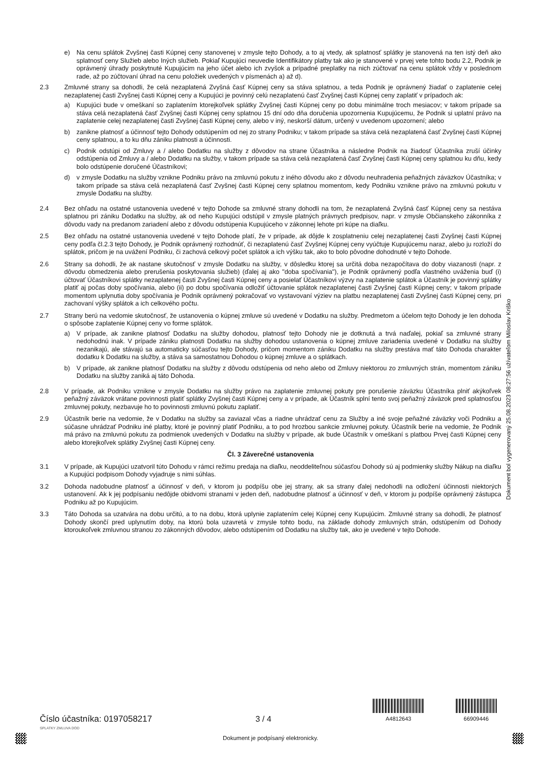e) Na cenu splátok Zvyšnej časti Kúpnej ceny stanovenej v zmysle tejto Dohody, a to aj vtedy, ak splatnosť splátky je stanovená na ten istý deň ako splatnosť ceny Služieb alebo Iných služieb. Pokiaľ Kupujúci neuvedie Identifikátory platby tak ako je stanovené v prvej vete tohto bodu 2.2, Podnik je oprávnený úhrady poskytnuté Kupujúcim na jeho účet alebo ich zvyšok a prípadné preplatky na nich zúčtovať na cenu splátok vždy v poslednom rade, až po zúčtovaní úhrad na cenu položiek uvedených v písmenách a) až d).
2.3 Zmluvné strany sa dohodli, že celá nezaplatená Zvyšná časť Kúpnej ceny sa stáva splatnou, a teda Podnik je oprávnený žiadať o zaplatenie celej nezaplatenej časti Zvyšnej časti Kúpnej ceny a Kupujúci je povinný celú nezaplatenú časť Zvyšnej časti Kúpnej ceny zaplatiť v prípadoch ak:
a) Kupujúci bude v omeškaní so zaplatením ktorejkoľvek splátky Zvyšnej časti Kúpnej ceny po dobu minimálne troch mesiacov; v takom prípade sa stáva celá nezaplatená časť Zvyšnej časti Kúpnej ceny splatnou 15 dní odo dňa doručenia upozornenia Kupujúcemu, že Podnik si uplatní právo na zaplatenie celej nezaplatenej časti Zvyšnej časti Kúpnej ceny, alebo v iný, neskorší dátum, určený v uvedenom upozornení; alebo
b) zanikne platnosť a účinnosť tejto Dohody odstúpením od nej zo strany Podniku; v takom prípade sa stáva celá nezaplatená časť Zvyšnej časti Kúpnej ceny splatnou, a to ku dňu zániku platnosti a účinnosti.
c) Podnik odstúpi od Zmluvy a / alebo Dodatku na služby z dôvodov na strane Účastníka a následne Podnik na žiadosť Účastníka zruší účinky odstúpenia od Zmluvy a / alebo Dodatku na služby, v takom prípade sa stáva celá nezaplatená časť Zvyšnej časti Kúpnej ceny splatnou ku dňu, kedy bolo odstúpenie doručené Účastníkovi;
d) v zmysle Dodatku na služby vznikne Podniku právo na zmluvnú pokutu z iného dôvodu ako z dôvodu neuhradenia peňažných záväzkov Účastníka; v takom prípade sa stáva celá nezaplatená časť Zvyšnej časti Kúpnej ceny splatnou momentom, kedy Podniku vznikne právo na zmluvnú pokutu v zmysle Dodatku na služby.
2.4 Bez ohľadu na ostatné ustanovenia uvedené v tejto Dohode sa zmluvné strany dohodli na tom, že nezaplatená Zvyšná časť Kúpnej ceny sa nestáva splatnou pri zániku Dodatku na služby, ak od neho Kupujúci odstúpil v zmysle platných právnych predpisov, napr. v zmysle Občianskeho zákonníka z dôvodu vady na predanom zariadení alebo z dôvodu odstúpenia Kupujúceho v zákonnej lehote pri kúpe na diaľku.
2.5 Bez ohľadu na ostatné ustanovenia uvedené v tejto Dohode platí, že v prípade, ak dôjde k zosplatneniu celej nezaplatenej časti Zvyšnej časti Kúpnej ceny podľa čl.2.3 tejto Dohody, je Podnik oprávnený rozhodnúť, či nezaplatenú časť Zvyšnej Kúpnej ceny vyúčtuje Kupujúcemu naraz, alebo ju rozloží do splátok, pričom je na uvážení Podniku, či zachová celkový počet splátok a ich výšku tak, ako to bolo pôvodne dohodnuté v tejto Dohode.
2.6 Strany sa dohodli, že ak nastane skutočnosť v zmysle Dodatku na služby, v dôsledku ktorej sa určitá doba nezapočítava do doby viazanosti (napr. z dôvodu obmedzenia alebo prerušenia poskytovania služieb) (ďalej aj ako "doba spočívania"), je Podnik oprávnený podľa vlastného uváženia buď (i) účtovať Účastníkovi splátky nezaplatenej časti Zvyšnej časti Kúpnej ceny a posielať Účastníkovi výzvy na zaplatenie splátok a Účastník je povinný splátky platiť aj počas doby spočívania, alebo (ii) po dobu spočívania odložiť účtovanie splátok nezaplatenej časti Zvyšnej časti Kúpnej ceny; v takom prípade momentom uplynutia doby spočívania je Podnik oprávnený pokračovať vo vystavovaní výziev na platbu nezaplatenej časti Zvyšnej časti Kúpnej ceny, pri zachovaní výšky splátok a ich celkového počtu.
2.7 Strany berú na vedomie skutočnosť, že ustanovenia o kúpnej zmluve sú uvedené v Dodatku na služby. Predmetom a účelom tejto Dohody je len dohoda o spôsobe zaplatenie Kúpnej ceny vo forme splátok.
a) V prípade, ak zanikne platnosť Dodatku na služby dohodou, platnosť tejto Dohody nie je dotknutá a trvá naďalej, pokiaľ sa zmluvné strany nedohodnú inak. V prípade zániku platnosti Dodatku na služby dohodou ustanovenia o kúpnej zmluve zariadenia uvedené v Dodatku na služby nezanikajú, ale stávajú sa automaticky súčasťou tejto Dohody, pričom momentom zániku Dodatku na služby prestáva mať táto Dohoda charakter dodatku k Dodatku na služby, a stáva sa samostatnou Dohodou o kúpnej zmluve a o splátkach.
b) V prípade, ak zanikne platnosť Dodatku na služby z dôvodu odstúpenia od neho alebo od Zmluvy niektorou zo zmluvných strán, momentom zániku Dodatku na služby zaniká aj táto Dohoda.
2.8 V prípade, ak Podniku vznikne v zmysle Dodatku na služby právo na zaplatenie zmluvnej pokuty pre porušenie záväzku Účastníka plniť akýkoľvek peňažný záväzok vrátane povinnosti platiť splátky Zvyšnej časti Kúpnej ceny a v prípade, ak Účastník splní tento svoj peňažný záväzok pred splatnosťou zmluvnej pokuty, nezbavuje ho to povinnosti zmluvnú pokutu zaplatiť.
2.9 Účastník berie na vedomie, že v Dodatku na služby sa zaviazal včas a riadne uhrádzať cenu za Služby a iné svoje peňažné záväzky voči Podniku a súčasne uhrádzať Podniku iné platby, ktoré je povinný platiť Podniku, a to pod hrozbou sankcie zmluvnej pokuty. Účastník berie na vedomie, že Podnik má právo na zmluvnú pokutu za podmienok uvedených v Dodatku na služby v prípade, ak bude Účastník v omeškaní s platbou Prvej časti Kúpnej ceny alebo ktorejkoľvek splátky Zvyšnej časti Kúpnej ceny.
Čl. 3 Záverečné ustanovenia
3.1 V prípade, ak Kupujúci uzatvoril túto Dohodu v rámci režimu predaja na diaľku, neoddeliteľnou súčasťou Dohody sú aj podmienky služby Nákup na diaľku a Kupujúci podpisom Dohody vyjadruje s nimi súhlas.
3.2 Dohoda nadobudne platnosť a účinnosť v deň, v ktorom ju podpíšu obe jej strany, ak sa strany ďalej nedohodli na odložení účinnosti niektorých ustanovení. Ak k jej podpísaniu nedôjde obidvomi stranami v jeden deň, nadobudne platnosť a účinnosť v deň, v ktorom ju podpíše oprávnený zástupca Podniku až po Kupujúcim.
3.3 Táto Dohoda sa uzatvára na dobu určitú, a to na dobu, ktorá uplynie zaplatením celej Kúpnej ceny Kupujúcim. Zmluvné strany sa dohodli, že platnosť Dohody skončí pred uplynutím doby, na ktorú bola uzavretá v zmysle tohto bodu, na základe dohody zmluvných strán, odstúpením od Dohody ktoroukoľvek zmluvnou stranou zo zákonných dôvodov, alebo odstúpením od Dodatku na služby tak, ako je uvedené v tejto Dohode.
Dokument bol vygenerovaný 25.08.2023 08:27:56 užívateľom Miloslav Kriško
Číslo účastníka: 0197058217
3 / 4
A4812643
66909446
SPLATKY ZMLUVA DOD
Dokument je podpísaný elektronicky.